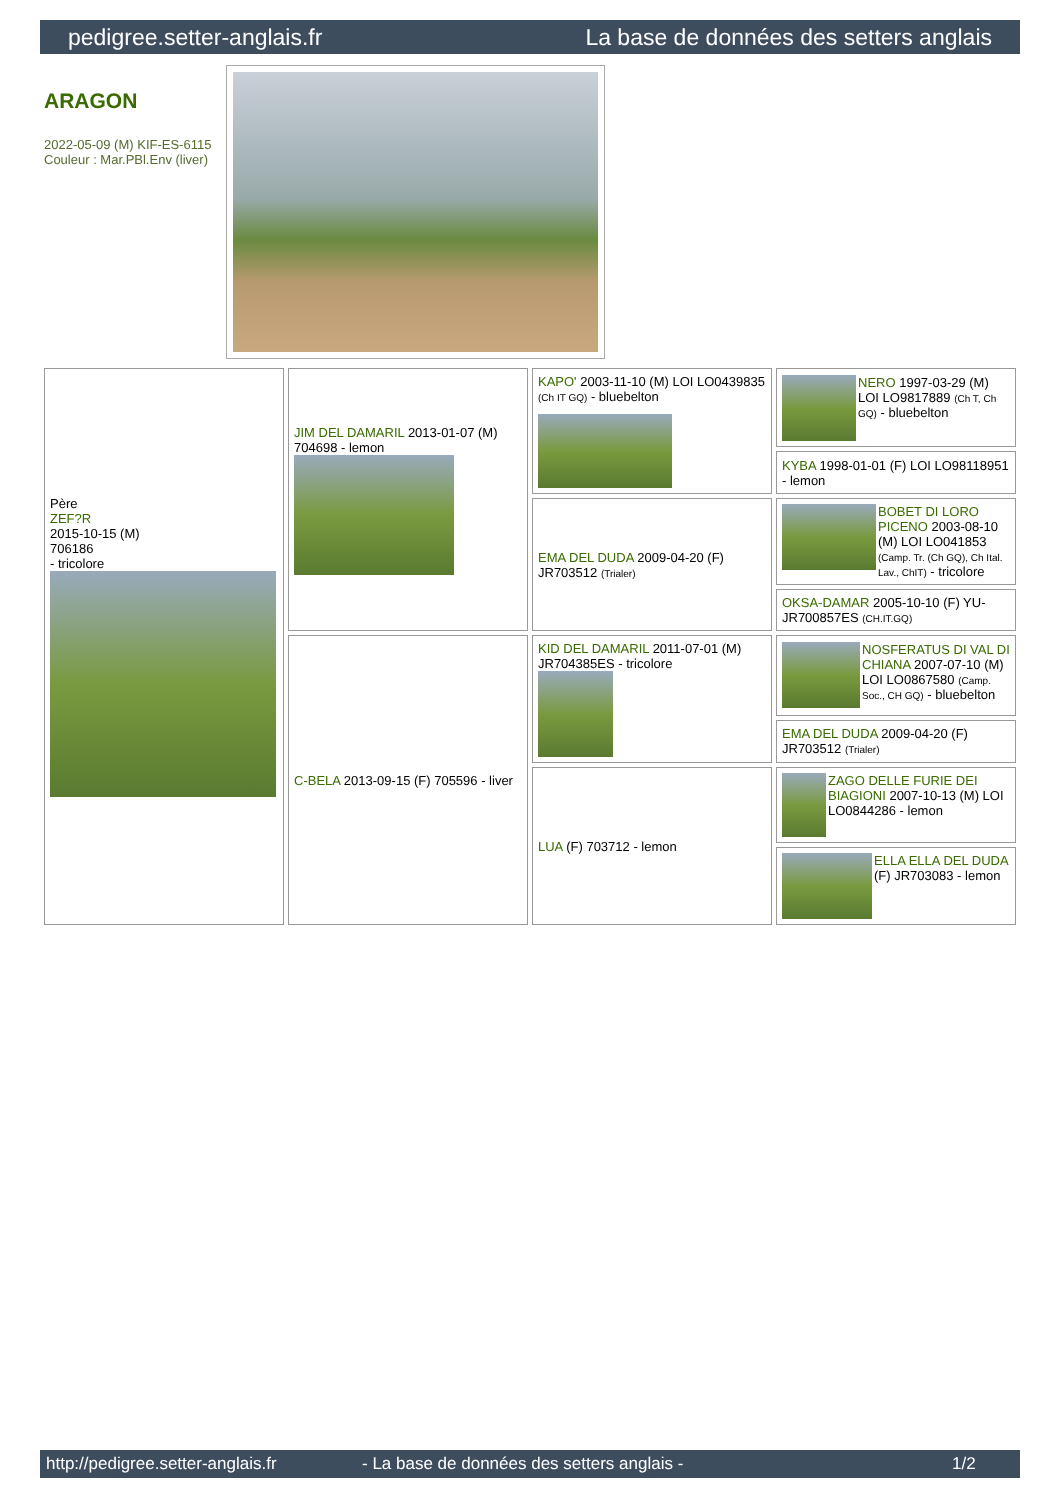pedigree.setter-anglais.fr La base de données des setters anglais
ARAGON
2022-05-09 (M) KIF-ES-6115
Couleur : Mar.PBl.Env (liver)
| Père ZEF?R 2015-10-15 (M) 706186 - tricolore | JIM DEL DAMARIL 2013-01-07 (M) 704698 - lemon | KAPO' 2003-11-10 (M) LOI LO0439835 (Ch IT GQ) - bluebelton | NERO 1997-03-29 (M) LOI LO9817889 (Ch T, Ch GQ) - bluebelton |
| | | | KYBA 1998-01-01 (F) LOI LO98118951 - lemon |
| | | EMA DEL DUDA 2009-04-20 (F) JR703512 (Trialer) | BOBET DI LORO PICENO 2003-08-10 (M) LOI LO041853 (Camp. Tr. (Ch GQ), Ch Ital. Lav., ChIT) - tricolore |
| | | | OKSA-DAMAR 2005-10-10 (F) YU-JR700857ES (CH.IT.GQ) |
| | C-BELA 2013-09-15 (F) 705596 - liver | KID DEL DAMARIL 2011-07-01 (M) JR704385ES - tricolore | NOSFERATUS DI VAL DI CHIANA 2007-07-10 (M) LOI LO0867580 (Camp. Soc., CH GQ) - bluebelton |
| | | | EMA DEL DUDA 2009-04-20 (F) JR703512 (Trialer) |
| | | LUA (F) 703712 - lemon | ZAGO DELLE FURIE DEI BIAGIONI 2007-10-13 (M) LOI LO0844286 - lemon |
| | | | ELLA ELLA DEL DUDA (F) JR703083 - lemon |
http://pedigree.setter-anglais.fr - La base de données des setters anglais - 1/2